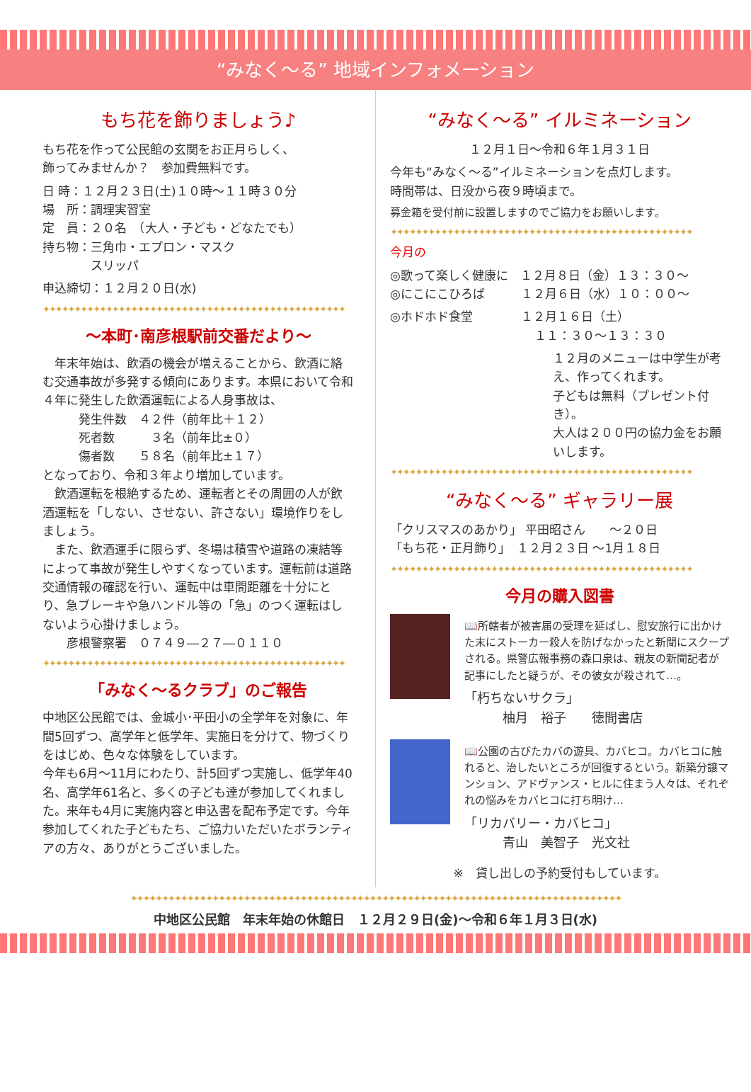“みなく～る” 地域インフォメーション
もち花を飾りましょう♪
もち花を作って公民館の玄関をお正月らしく、
飾ってみませんか？　参加費無料です。
日 時：１２月２３日(土)１０時～１１時３０分
場　所：調理実習室
定　員：２０名　（大人・子ども・どなたでも）
持ち物：三角巾・エプロン・マスク
　　　　スリッパ
申込締切：１２月２０日(水)
✦✦✦✦✦✦✦✦✦✦✦✦✦✦✦✦✦✦✦✦✦✦✦✦✦✦✦✦✦✦✦✦✦✦✦✦✦✦✦✦✦✦✦✦✦✦✦✦
～本町･南彦根駅前交番だより～
　年末年始は、飲酒の機会が増えることから、飲酒に絡む交通事故が多発する傾向にあります。本県において令和４年に発生した飲酒運転による人身事故は、
　　　発生件数　４２件（前年比＋１２）
　　　死者数　　　３名（前年比±０）
　　　傷者数　　５８名（前年比±１７）
となっており、令和３年より増加しています。
　飲酒運転を根絶するため、運転者とその周囲の人が飲酒運転を「しない、させない、許さない」環境作りをしましょう。
　また、飲酒運手に限らず、冬場は積雪や道路の凍結等によって事故が発生しやすくなっています。運転前は道路交通情報の確認を行い、運転中は車間距離を十分にとり、急ブレーキや急ハンドル等の「急」のつく運転はしないよう心掛けましょう。
　　彦根警察署　０７４９―２７―０１１０
✦✦✦✦✦✦✦✦✦✦✦✦✦✦✦✦✦✦✦✦✦✦✦✦✦✦✦✦✦✦✦✦✦✦✦✦✦✦✦✦✦✦✦✦✦✦✦✦
「みなく～るクラブ」のご報告
中地区公民館では、金城小･平田小の全学年を対象に、年間5回ずつ、高学年と低学年、実施日を分けて、物づくりをはじめ、色々な体験をしています。
今年も6月～11月にわたり、計5回ずつ実施し、低学年40名、高学年61名と、多くの子ども達が参加してくれました。来年も4月に実施内容と申込書を配布予定です。今年参加してくれた子どもたち、ご協力いただいたボランティアの方々、ありがとうございました。
“みなく～る” イルミネーション
１２月１日～令和６年１月３１日
今年も“みなく～る”イルミネーションを点灯します。
時間帯は、日没から夜９時頃まで。
募金箱を受付前に設置しますのでご協力をお願いします。
✦✦✦✦✦✦✦✦✦✦✦✦✦✦✦✦✦✦✦✦✦✦✦✦✦✦✦✦✦✦✦✦✦✦✦✦✦✦✦✦✦✦✦✦✦✦✦✦
今月の
◎歌って楽しく健康に　１２月８日（金）１３：３０～
◎にこにこひろば　　　１２月６日（水）１０：００～
◎ホドホド食堂　　　　１２月１６日（土）
　　　　　　　　　　　　１１：３０～１３：３０
１２月のメニューは中学生が考え、作ってくれます。
子どもは無料（プレゼント付き）。
大人は２００円の協力金をお願いします。
✦✦✦✦✦✦✦✦✦✦✦✦✦✦✦✦✦✦✦✦✦✦✦✦✦✦✦✦✦✦✦✦✦✦✦✦✦✦✦✦✦✦✦✦✦✦✦✦
“みなく～る” ギャラリー展
「クリスマスのあかり」 平田昭さん　　～２０日
「もち花・正月飾り」　１２月２３日 ～1月１８日
✦✦✦✦✦✦✦✦✦✦✦✦✦✦✦✦✦✦✦✦✦✦✦✦✦✦✦✦✦✦✦✦✦✦✦✦✦✦✦✦✦✦✦✦✦✦✦✦
今月の購入図書
📖所轄者が被害届の受理を延ばし、慰安旅行に出かけた末にストーカー殺人を防げなかったと新聞にスクープされる。県警広報事務の森口泉は、親友の新聞記者が記事にしたと疑うが、その彼女が殺されて…。
「朽ちないサクラ」
　　　柚月　裕子　　徳間書店
📖公園の古びたカバの遊具、カバヒコ。カバヒコに触れると、治したいところが回復するという。新築分譲マンション、アドヴァンス・ヒルに住まう人々は、それぞれの悩みをカバヒコに打ち明け…
「リカバリー・カバヒコ」
　　　青山　美智子　光文社
※　貸し出しの予約受付もしています。
✦✦✦✦✦✦✦✦✦✦✦✦✦✦✦✦✦✦✦✦✦✦✦✦✦✦✦✦✦✦✦✦✦✦✦✦✦✦✦✦✦✦✦✦✦✦✦✦✦✦✦✦✦✦✦✦✦✦✦✦✦✦✦✦✦✦✦✦✦✦✦✦✦✦✦✦✦✦
中地区公民館　年末年始の休館日　１２月２９日(金)～令和６年１月３日(水)